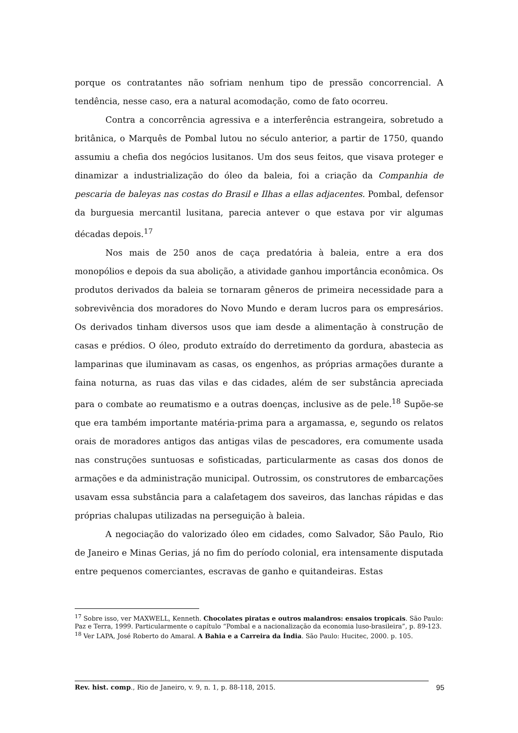porque os contratantes não sofriam nenhum tipo de pressão concorrencial. A tendência, nesse caso, era a natural acomodação, como de fato ocorreu.
Contra a concorrência agressiva e a interferência estrangeira, sobretudo a britânica, o Marquês de Pombal lutou no século anterior, a partir de 1750, quando assumiu a chefia dos negócios lusitanos. Um dos seus feitos, que visava proteger e dinamizar a industrialização do óleo da baleia, foi a criação da Companhia de pescaria de baleyas nas costas do Brasil e Ilhas a ellas adjacentes. Pombal, defensor da burguesia mercantil lusitana, parecia antever o que estava por vir algumas décadas depois.<sup>17</sup>
Nos mais de 250 anos de caça predatória à baleia, entre a era dos monopólios e depois da sua abolição, a atividade ganhou importância econômica. Os produtos derivados da baleia se tornaram gêneros de primeira necessidade para a sobrevivência dos moradores do Novo Mundo e deram lucros para os empresários. Os derivados tinham diversos usos que iam desde a alimentação à construção de casas e prédios. O óleo, produto extraído do derretimento da gordura, abastecia as lamparinas que iluminavam as casas, os engenhos, as próprias armações durante a faina noturna, as ruas das vilas e das cidades, além de ser substância apreciada para o combate ao reumatismo e a outras doenças, inclusive as de pele.<sup>18</sup> Supõe-se que era também importante matéria-prima para a argamassa, e, segundo os relatos orais de moradores antigos das antigas vilas de pescadores, era comumente usada nas construções suntuosas e sofisticadas, particularmente as casas dos donos de armações e da administração municipal. Outrossim, os construtores de embarcações usavam essa substância para a calafetagem dos saveiros, das lanchas rápidas e das próprias chalupas utilizadas na perseguição à baleia.
A negociação do valorizado óleo em cidades, como Salvador, São Paulo, Rio de Janeiro e Minas Gerias, já no fim do período colonial, era intensamente disputada entre pequenos comerciantes, escravas de ganho e quitandeiras. Estas
<sup>17</sup> Sobre isso, ver MAXWELL, Kenneth. Chocolates piratas e outros malandros: ensaios tropicais. São Paulo: Paz e Terra, 1999. Particularmente o capítulo “Pombal e a nacionalização da economia luso-brasileira”, p. 89-123.
<sup>18</sup> Ver LAPA, José Roberto do Amaral. A Bahia e a Carreira da Índia. São Paulo: Hucitec, 2000. p. 105.
Rev. hist. comp., Rio de Janeiro, v. 9, n. 1, p. 88-118, 2015. 95